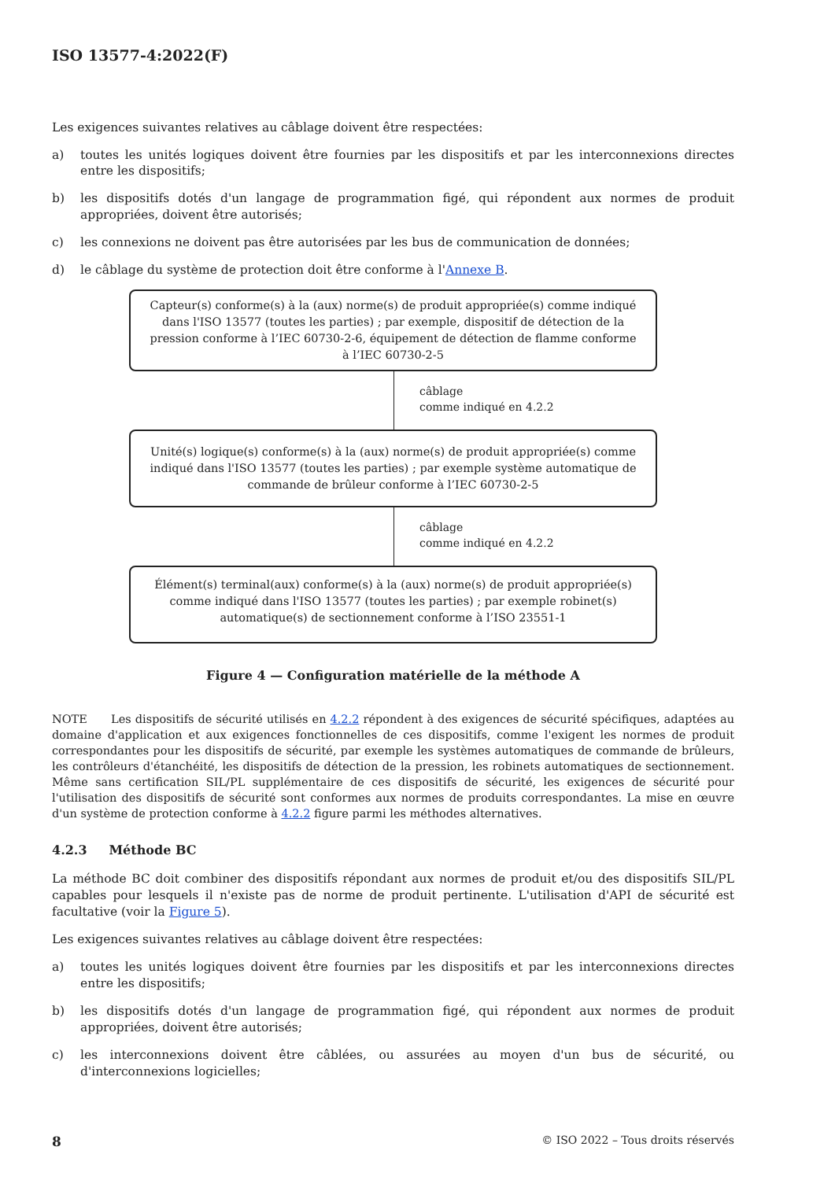ISO 13577-4:2022(F)
Les exigences suivantes relatives au câblage doivent être respectées:
a) toutes les unités logiques doivent être fournies par les dispositifs et par les interconnexions directes entre les dispositifs;
b) les dispositifs dotés d'un langage de programmation figé, qui répondent aux normes de produit appropriées, doivent être autorisés;
c) les connexions ne doivent pas être autorisées par les bus de communication de données;
d) le câblage du système de protection doit être conforme à l'Annexe B.
Capteur(s) conforme(s) à la (aux) norme(s) de produit appropriée(s) comme indiqué dans l'ISO 13577 (toutes les parties) ; par exemple, dispositif de détection de la pression conforme à l’IEC 60730-2-6, équipement de détection de flamme conforme à l’IEC 60730-2-5
câblage
comme indiqué en 4.2.2
Unité(s) logique(s) conforme(s) à la (aux) norme(s) de produit appropriée(s) comme indiqué dans l'ISO 13577 (toutes les parties) ; par exemple système automatique de commande de brûleur conforme à l’IEC 60730-2-5
câblage
comme indiqué en 4.2.2
Élément(s) terminal(aux) conforme(s) à la (aux) norme(s) de produit appropriée(s) comme indiqué dans l'ISO 13577 (toutes les parties) ; par exemple robinet(s) automatique(s) de sectionnement conforme à l’ISO 23551-1
Figure 4 — Configuration matérielle de la méthode A
NOTE Les dispositifs de sécurité utilisés en 4.2.2 répondent à des exigences de sécurité spécifiques, adaptées au domaine d'application et aux exigences fonctionnelles de ces dispositifs, comme l'exigent les normes de produit correspondantes pour les dispositifs de sécurité, par exemple les systèmes automatiques de commande de brûleurs, les contrôleurs d'étanchéité, les dispositifs de détection de la pression, les robinets automatiques de sectionnement. Même sans certification SIL/PL supplémentaire de ces dispositifs de sécurité, les exigences de sécurité pour l'utilisation des dispositifs de sécurité sont conformes aux normes de produits correspondantes. La mise en œuvre d'un système de protection conforme à 4.2.2 figure parmi les méthodes alternatives.
4.2.3 Méthode BC
La méthode BC doit combiner des dispositifs répondant aux normes de produit et/ou des dispositifs SIL/PL capables pour lesquels il n'existe pas de norme de produit pertinente. L'utilisation d'API de sécurité est facultative (voir la Figure 5).
Les exigences suivantes relatives au câblage doivent être respectées:
a) toutes les unités logiques doivent être fournies par les dispositifs et par les interconnexions directes entre les dispositifs;
b) les dispositifs dotés d'un langage de programmation figé, qui répondent aux normes de produit appropriées, doivent être autorisés;
c) les interconnexions doivent être câblées, ou assurées au moyen d'un bus de sécurité, ou d'interconnexions logicielles;
8 © ISO 2022 – Tous droits réservés